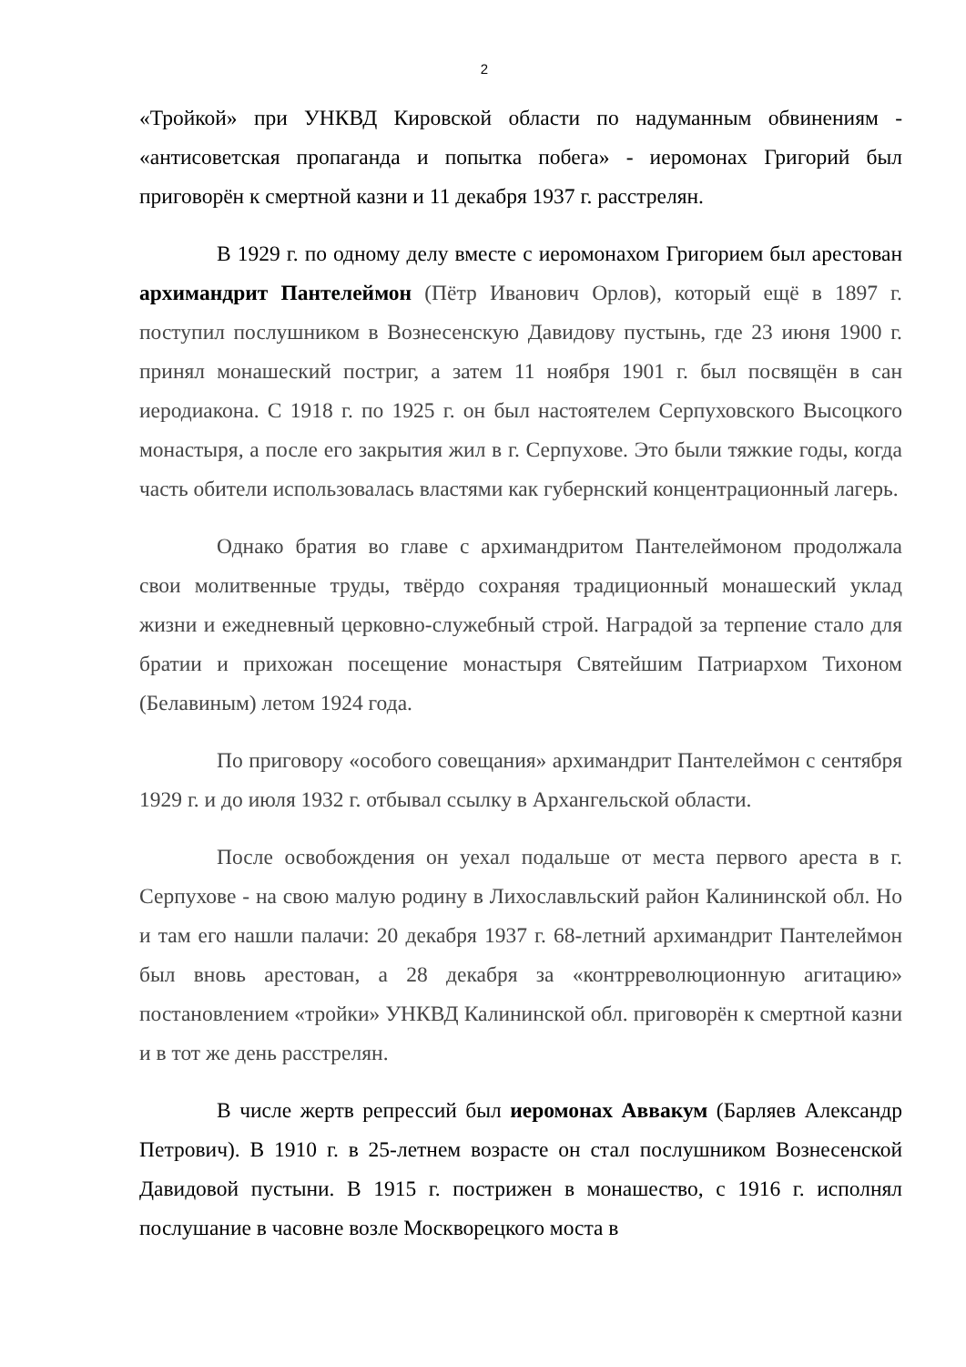2
«Тройкой» при УНКВД Кировской области по надуманным обвинениям - «антисоветская пропаганда и попытка побега» - иеромонах Григорий был приговорён к смертной казни и 11 декабря 1937 г. расстрелян.
В 1929 г. по одному делу вместе с иеромонахом Григорием был арестован архимандрит Пантелеймон (Пётр Иванович Орлов), который ещё в 1897 г. поступил послушником в Вознесенскую Давидову пустынь, где 23 июня 1900 г. принял монашеский постриг, а затем 11 ноября 1901 г. был посвящён в сан иеродиакона. С 1918 г. по 1925 г. он был настоятелем Серпуховского Высоцкого монастыря, а после его закрытия жил в г. Серпухове. Это были тяжкие годы, когда часть обители использовалась властями как губернский концентрационный лагерь.
Однако братия во главе с архимандритом Пантелеймоном продолжала свои молитвенные труды, твёрдо сохраняя традиционный монашеский уклад жизни и ежедневный церковно-служебный строй. Наградой за терпение стало для братии и прихожан посещение монастыря Святейшим Патриархом Тихоном (Белавиным) летом 1924 года.
По приговору «особого совещания» архимандрит Пантелеймон с сентября 1929 г. и до июля 1932 г. отбывал ссылку в Архангельской области.
После освобождения он уехал подальше от места первого ареста в г. Серпухове - на свою малую родину в Лихославльский район Калининской обл. Но и там его нашли палачи: 20 декабря 1937 г. 68-летний архимандрит Пантелеймон был вновь арестован, а 28 декабря за «контрреволюционную агитацию» постановлением «тройки» УНКВД Калининской обл. приговорён к смертной казни и в тот же день расстрелян.
В числе жертв репрессий был иеромонах Аввакум (Барляев Александр Петрович). В 1910 г. в 25-летнем возрасте он стал послушником Вознесенской Давидовой пустыни. В 1915 г. пострижен в монашество, с 1916 г. исполнял послушание в часовне возле Москворецкого моста в